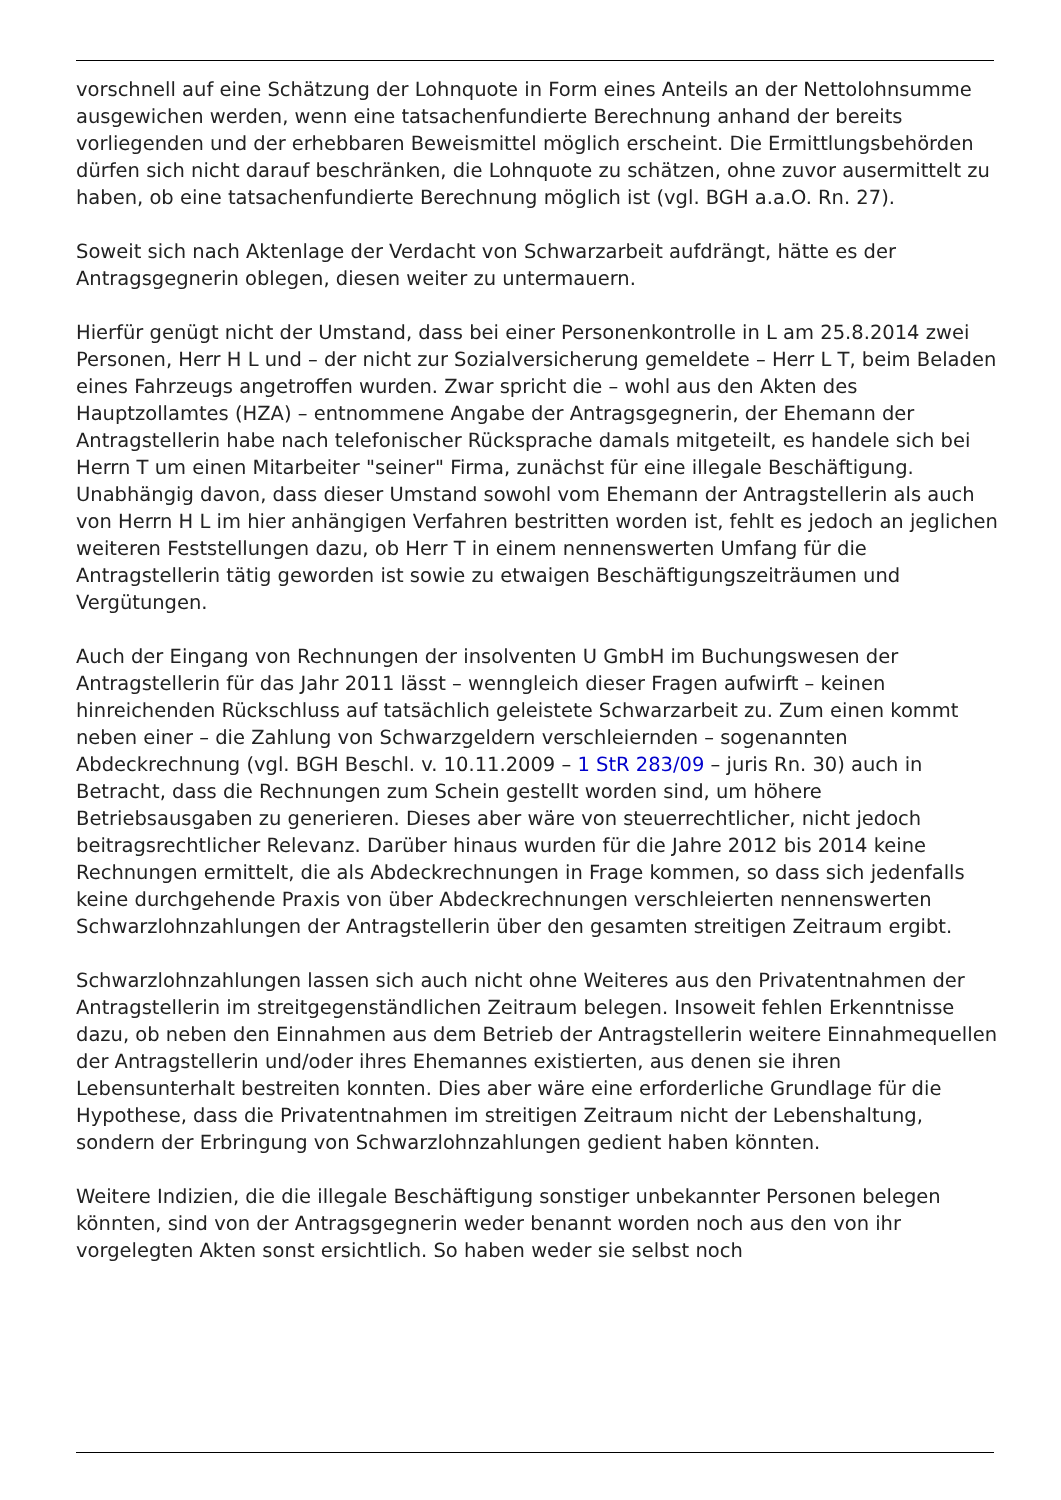vorschnell auf eine Schätzung der Lohnquote in Form eines Anteils an der Nettolohnsumme ausgewichen werden, wenn eine tatsachenfundierte Berechnung anhand der bereits vorliegenden und der erhebbaren Beweismittel möglich erscheint. Die Ermittlungsbehörden dürfen sich nicht darauf beschränken, die Lohnquote zu schätzen, ohne zuvor ausermittelt zu haben, ob eine tatsachenfundierte Berechnung möglich ist (vgl. BGH a.a.O. Rn. 27).
Soweit sich nach Aktenlage der Verdacht von Schwarzarbeit aufdrängt, hätte es der Antragsgegnerin oblegen, diesen weiter zu untermauern.
Hierfür genügt nicht der Umstand, dass bei einer Personenkontrolle in L am 25.8.2014 zwei Personen, Herr H L und – der nicht zur Sozialversicherung gemeldete – Herr L T, beim Beladen eines Fahrzeugs angetroffen wurden. Zwar spricht die – wohl aus den Akten des Hauptzollamtes (HZA) – entnommene Angabe der Antragsgegnerin, der Ehemann der Antragstellerin habe nach telefonischer Rücksprache damals mitgeteilt, es handele sich bei Herrn T um einen Mitarbeiter "seiner" Firma, zunächst für eine illegale Beschäftigung. Unabhängig davon, dass dieser Umstand sowohl vom Ehemann der Antragstellerin als auch von Herrn H L im hier anhängigen Verfahren bestritten worden ist, fehlt es jedoch an jeglichen weiteren Feststellungen dazu, ob Herr T in einem nennenswerten Umfang für die Antragstellerin tätig geworden ist sowie zu etwaigen Beschäftigungszeiträumen und Vergütungen.
Auch der Eingang von Rechnungen der insolventen U GmbH im Buchungswesen der Antragstellerin für das Jahr 2011 lässt – wenngleich dieser Fragen aufwirft – keinen hinreichenden Rückschluss auf tatsächlich geleistete Schwarzarbeit zu. Zum einen kommt neben einer – die Zahlung von Schwarzgeldern verschleiernden – sogenannten Abdeckrechnung (vgl. BGH Beschl. v. 10.11.2009 – 1 StR 283/09 – juris Rn. 30) auch in Betracht, dass die Rechnungen zum Schein gestellt worden sind, um höhere Betriebsausgaben zu generieren. Dieses aber wäre von steuerrechtlicher, nicht jedoch beitragsrechtlicher Relevanz. Darüber hinaus wurden für die Jahre 2012 bis 2014 keine Rechnungen ermittelt, die als Abdeckrechnungen in Frage kommen, so dass sich jedenfalls keine durchgehende Praxis von über Abdeckrechnungen verschleierten nennenswerten Schwarzlohnzahlungen der Antragstellerin über den gesamten streitigen Zeitraum ergibt.
Schwarzlohnzahlungen lassen sich auch nicht ohne Weiteres aus den Privatentnahmen der Antragstellerin im streitgegenständlichen Zeitraum belegen. Insoweit fehlen Erkenntnisse dazu, ob neben den Einnahmen aus dem Betrieb der Antragstellerin weitere Einnahmequellen der Antragstellerin und/oder ihres Ehemannes existierten, aus denen sie ihren Lebensunterhalt bestreiten konnten. Dies aber wäre eine erforderliche Grundlage für die Hypothese, dass die Privatentnahmen im streitigen Zeitraum nicht der Lebenshaltung, sondern der Erbringung von Schwarzlohnzahlungen gedient haben könnten.
Weitere Indizien, die die illegale Beschäftigung sonstiger unbekannter Personen belegen könnten, sind von der Antragsgegnerin weder benannt worden noch aus den von ihr vorgelegten Akten sonst ersichtlich. So haben weder sie selbst noch